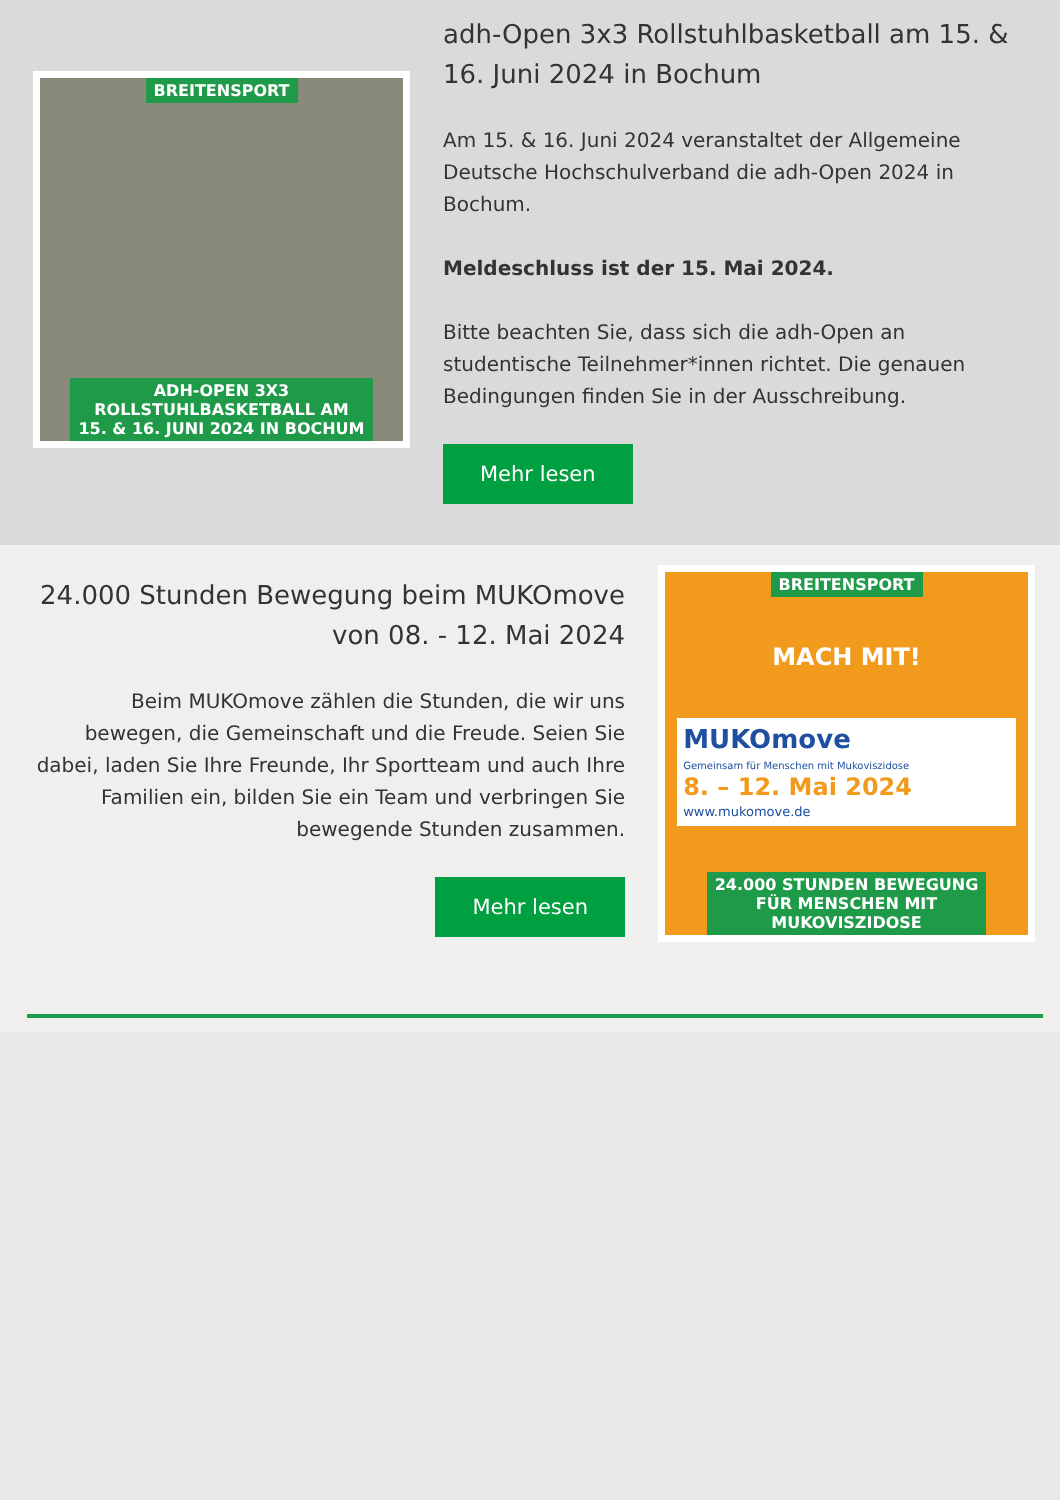BREITENSPORT
ADH-OPEN 3X3
ROLLSTUHLBASKETBALL AM
15. & 16. JUNI 2024 IN BOCHUM
adh-Open 3x3 Rollstuhlbasketball am 15. & 16. Juni 2024 in Bochum
Am 15. & 16. Juni 2024 veranstaltet der Allgemeine Deutsche Hochschulverband die adh-Open 2024 in Bochum.
Meldeschluss ist der 15. Mai 2024.
Bitte beachten Sie, dass sich die adh-Open an studentische Teilnehmer*innen richtet. Die genauen Bedingungen finden Sie in der Ausschreibung.
Mehr lesen
24.000 Stunden Bewegung beim MUKOmove von 08. - 12. Mai 2024
Beim MUKOmove zählen die Stunden, die wir uns bewegen, die Gemeinschaft und die Freude. Seien Sie dabei, laden Sie Ihre Freunde, Ihr Sportteam und auch Ihre Familien ein, bilden Sie ein Team und verbringen Sie bewegende Stunden zusammen.
Mehr lesen
BREITENSPORT
MACH MIT!
MUKOmove
Gemeinsam für Menschen mit Mukoviszidose
8. – 12. Mai 2024
www.mukomove.de
24.000 STUNDEN BEWEGUNG
FÜR MENSCHEN MIT
MUKOVISZIDOSE